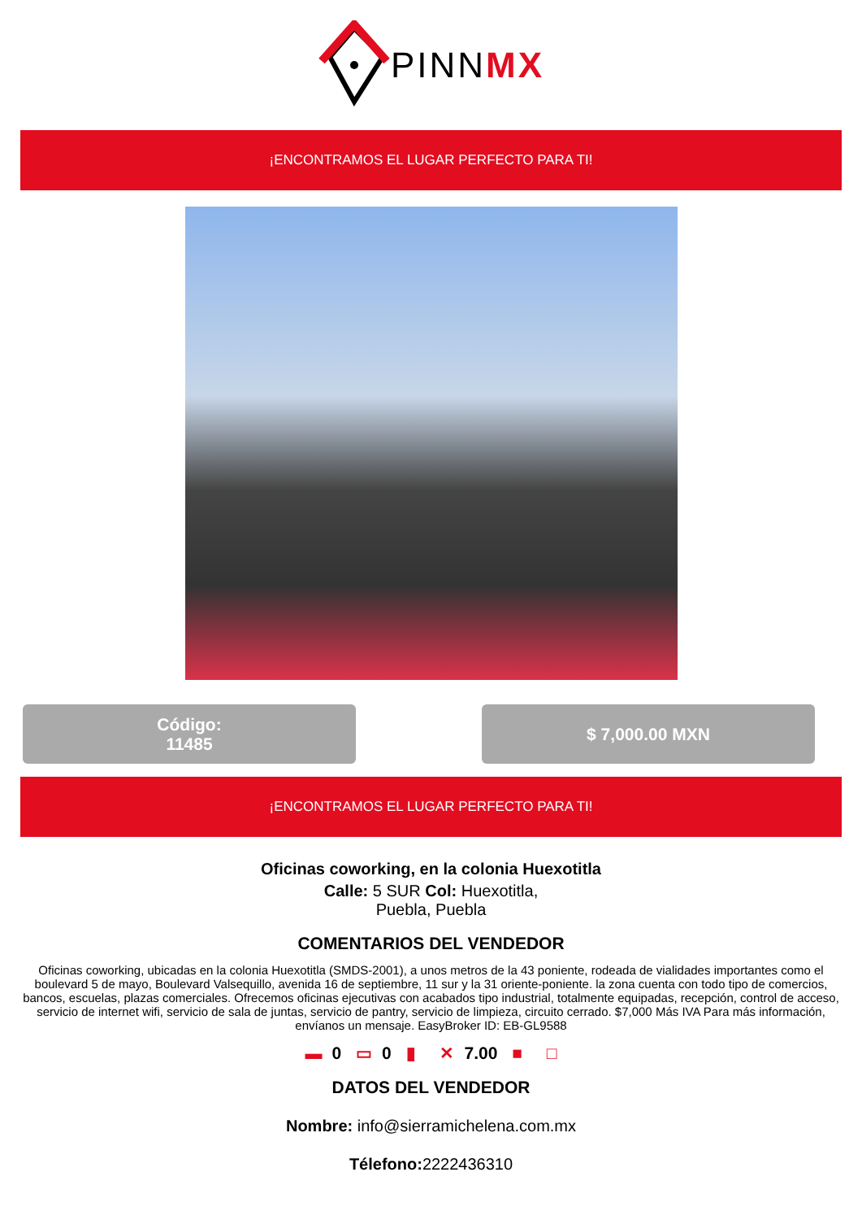PINNMX
¡ENCONTRAMOS EL LUGAR PERFECTO PARA TI!
Código:
11485
$ 7,000.00 MXN
¡ENCONTRAMOS EL LUGAR PERFECTO PARA TI!
Oficinas coworking, en la colonia Huexotitla
Calle: 5 SUR Col: Huexotitla,
Puebla, Puebla
COMENTARIOS DEL VENDEDOR
Oficinas coworking, ubicadas en la colonia Huexotitla (SMDS-2001), a unos metros de la 43 poniente, rodeada de vialidades importantes como el boulevard 5 de mayo, Boulevard Valsequillo, avenida 16 de septiembre, 11 sur y la 31 oriente-poniente. la zona cuenta con todo tipo de comercios, bancos, escuelas, plazas comerciales. Ofrecemos oficinas ejecutivas con acabados tipo industrial, totalmente equipadas, recepción, control de acceso, servicio de internet wifi, servicio de sala de juntas, servicio de pantry, servicio de limpieza, circuito cerrado. $7,000 Más IVA Para más información, envíanos un mensaje. EasyBroker ID: EB-GL9588
▬ 0 ▭ 0 ▮ ✕ 7.00 ■ □
DATOS DEL VENDEDOR
Nombre: info@sierramichelena.com.mx
Télefono: 2222436310